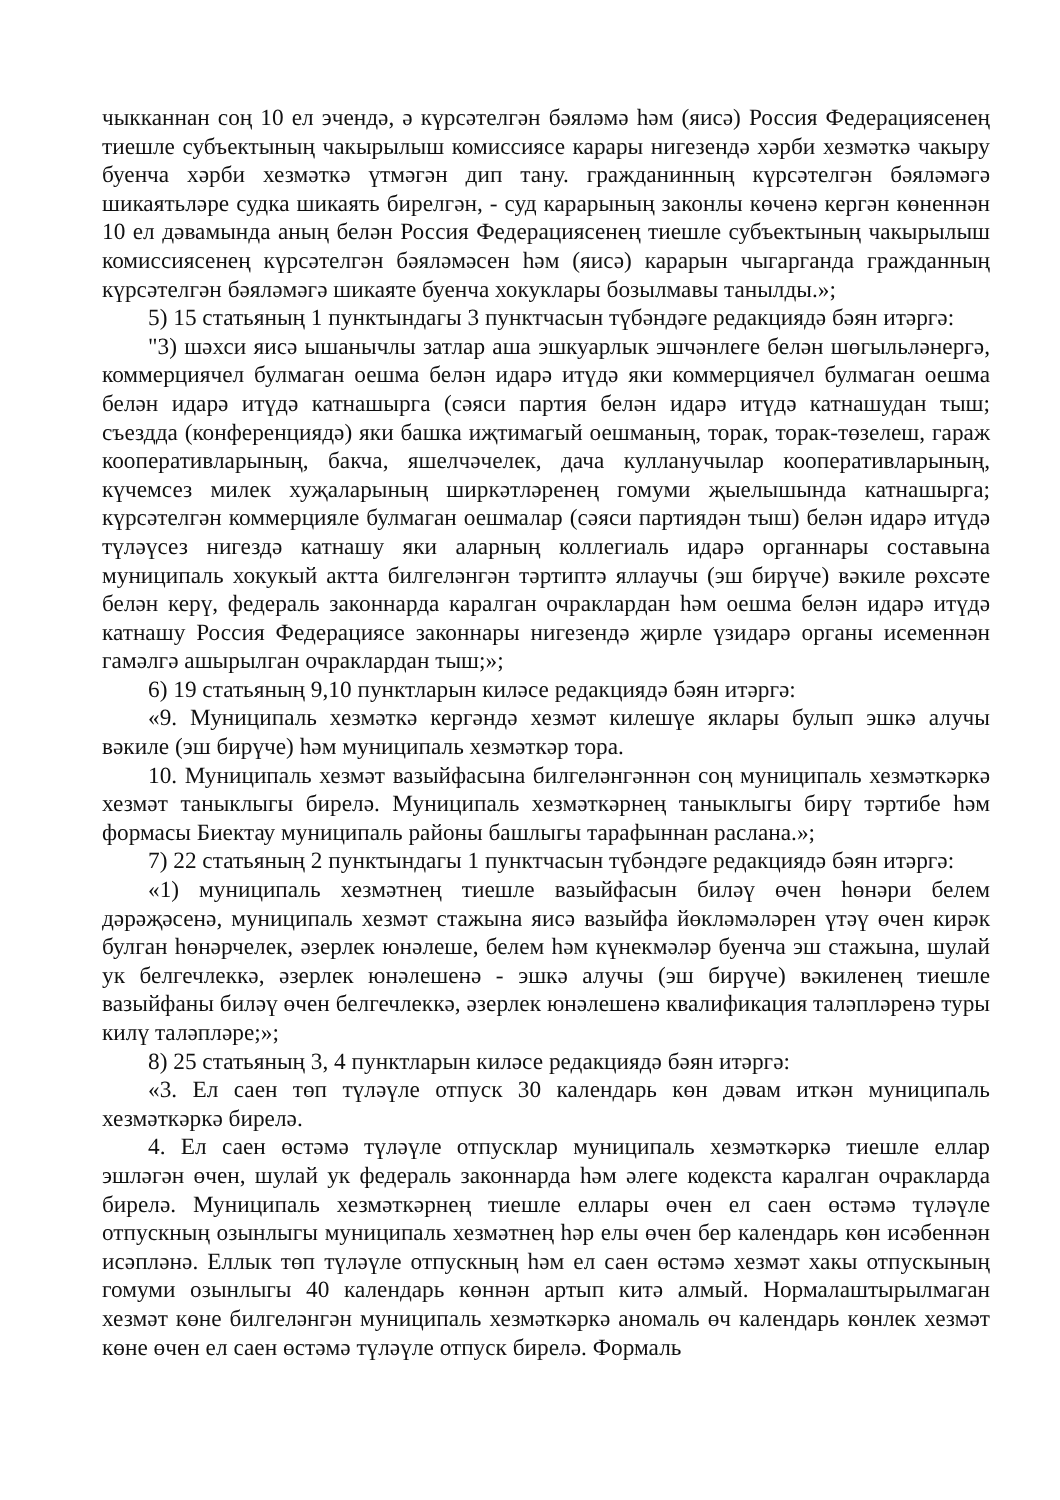чыкканнан соң 10 ел эчендә, ә күрсәтелгән бәяләмә һәм (яисә) Россия Федерациясенең тиешле субъектының чакырылыш комиссиясе карары нигезендә хәрби хезмәткә чакыру буенча хәрби хезмәткә үтмәгән дип тану. гражданинның күрсәтелгән бәяләмәгә шикаятьләре судка шикаять бирелгән, - суд карарының законлы көченә кергән көненнән 10 ел дәвамында аның белән Россия Федерациясенең тиешле субъектының чакырылыш комиссиясенең күрсәтелгән бәяләмәсен һәм (яисә) карарын чыгарганда гражданның күрсәтелгән бәяләмәгә шикаяте буенча хокуклары бозылмавы танылды.»;
5) 15 статьяның 1 пунктындагы 3 пунктчасын түбәндәге редакциядә бәян итәргә:
"3) шәхси яисә ышанычлы затлар аша эшкуарлык эшчәнлеге белән шөгыльләнергә, коммерциячел булмаган оешма белән идарә итүдә яки коммерциячел булмаган оешма белән идарә итүдә катнашырга (сәяси партия белән идарә итүдә катнашудан тыш; съездда (конференциядә) яки башка иҗтимагый оешманың, торак, торак-төзелеш, гараж кооперативларының, бакча, яшелчәчелек, дача кулланучылар кооперативларының, күчемсез милек хуҗаларының ширкәтләренең гомуми җыелышында катнашырга; күрсәтелгән коммерцияле булмаган оешмалар (сәяси партиядән тыш) белән идарә итүдә түләүсез нигездә катнашу яки аларның коллегиаль идарә органнары составына муниципаль хокукый актта билгеләнгән тәртиптә яллаучы (эш бирүче) вәкиле рөхсәте белән керү, федераль законнарда каралган очраклардан һәм оешма белән идарә итүдә катнашу Россия Федерациясе законнары нигезендә җирле үзидарә органы исеменнән гамәлгә ашырылган очраклардан тыш;»;
6) 19 статьяның 9,10 пунктларын киләсе редакциядә бәян итәргә:
«9. Муниципаль хезмәткә кергәндә хезмәт килешүе яклары булып эшкә алучы вәкиле (эш бирүче) һәм муниципаль хезмәткәр тора.
10. Муниципаль хезмәт вазыйфасына билгеләнгәннән соң муниципаль хезмәткәркә хезмәт таныклыгы бирелә. Муниципаль хезмәткәрнең таныклыгы бирү тәртибе һәм формасы Биектау муниципаль районы башлыгы тарафыннан раслана.»;
7) 22 статьяның 2 пунктындагы 1 пунктчасын түбәндәге редакциядә бәян итәргә:
«1) муниципаль хезмәтнең тиешле вазыйфасын биләү өчен һөнәри белем дәрәҗәсенә, муниципаль хезмәт стажына яисә вазыйфа йөкләмәләрен үтәү өчен кирәк булган һөнәрчелек, әзерлек юнәлеше, белем һәм күнекмәләр буенча эш стажына, шулай ук белгечлеккә, әзерлек юнәлешенә - эшкә алучы (эш бирүче) вәкиленең тиешле вазыйфаны биләү өчен белгечлеккә, әзерлек юнәлешенә квалификация таләпләренә туры килү таләпләре;»;
8) 25 статьяның 3, 4 пунктларын киләсе редакциядә бәян итәргә:
«3. Ел саен төп түләүле отпуск 30 календарь көн дәвам иткән муниципаль хезмәткәркә бирелә.
4. Ел саен өстәмә түләүле отпусклар муниципаль хезмәткәркә тиешле еллар эшләгән өчен, шулай ук федераль законнарда һәм әлеге кодекста каралган очракларда бирелә. Муниципаль хезмәткәрнең тиешле еллары өчен ел саен өстәмә түләүле отпускның озынлыгы муниципаль хезмәтнең һәр елы өчен бер календарь көн исәбеннән исәпләнә. Еллык төп түләүле отпускның һәм ел саен өстәмә хезмәт хакы отпускының гомуми озынлыгы 40 календарь көннән артып китә алмый. Нормалаштырылмаган хезмәт көне билгеләнгән муниципаль хезмәткәркә аномаль өч календарь көнлек хезмәт көне өчен ел саен өстәмә түләүле отпуск бирелә. Формаль